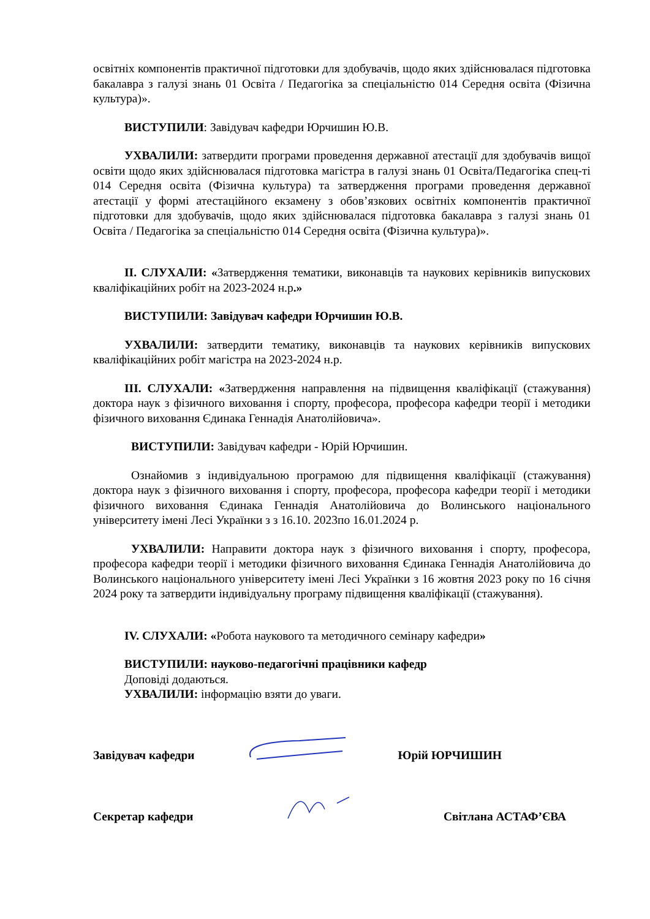освітніх компонентів практичної підготовки для здобувачів, щодо яких здійснювалася підготовка бакалавра з галузі знань 01 Освіта / Педагогіка за спеціальністю 014 Середня освіта (Фізична культура)».
ВИСТУПИЛИ: Завідувач кафедри Юрчишин Ю.В.
УХВАЛИЛИ: затвердити програми проведення державної атестації для здобувачів вищої освіти щодо яких здійснювалася підготовка магістра в галузі знань 01 Освіта/Педагогіка спец-ті 014 Середня освіта (Фізична культура) та затвердження програми проведення державної атестації у формі атестаційного екзамену з обов’язкових освітніх компонентів практичної підготовки для здобувачів, щодо яких здійснювалася підготовка бакалавра з галузі знань 01 Освіта / Педагогіка за спеціальністю 014 Середня освіта (Фізична культура)».
ІІ. СЛУХАЛИ: «Затвердження тематики, виконавців та наукових керівників випускових кваліфікаційних робіт на 2023-2024 н.р.»
ВИСТУПИЛИ: Завідувач кафедри Юрчишин Ю.В.
УХВАЛИЛИ: затвердити тематику, виконавців та наукових керівників випускових кваліфікаційних робіт магістра на 2023-2024 н.р.
ІІІ. СЛУХАЛИ: «Затвердження направлення на підвищення кваліфікації (стажування) доктора наук з фізичного виховання і спорту, професора, професора кафедри теорії і методики фізичного виховання Єдинака Геннадія Анатолійовича».
ВИСТУПИЛИ: Завідувач кафедри - Юрій Юрчишин.
Ознайомив з індивідуальною програмою для підвищення кваліфікації (стажування) доктора наук з фізичного виховання і спорту, професора, професора кафедри теорії і методики фізичного виховання Єдинака Геннадія Анатолійовича до Волинського національного університету імені Лесі Українки з з 16.10. 2023по 16.01.2024 р.
УХВАЛИЛИ: Направити доктора наук з фізичного виховання і спорту, професора, професора кафедри теорії і методики фізичного виховання Єдинака Геннадія Анатолійовича до Волинського національного університету імені Лесі Українки з 16 жовтня 2023 року по 16 січня 2024 року та затвердити індивідуальну програму підвищення кваліфікації (стажування).
IV. СЛУХАЛИ: «Робота наукового та методичного семінару кафедри»
ВИСТУПИЛИ: науково-педагогічні працівники кафедр
Доповіді додаються.
УХВАЛИЛИ: інформацію взяти до уваги.
Завідувач кафедри Юрій ЮРЧИШИН
Секретар кафедри Світлана АСТАФ’ЄВА